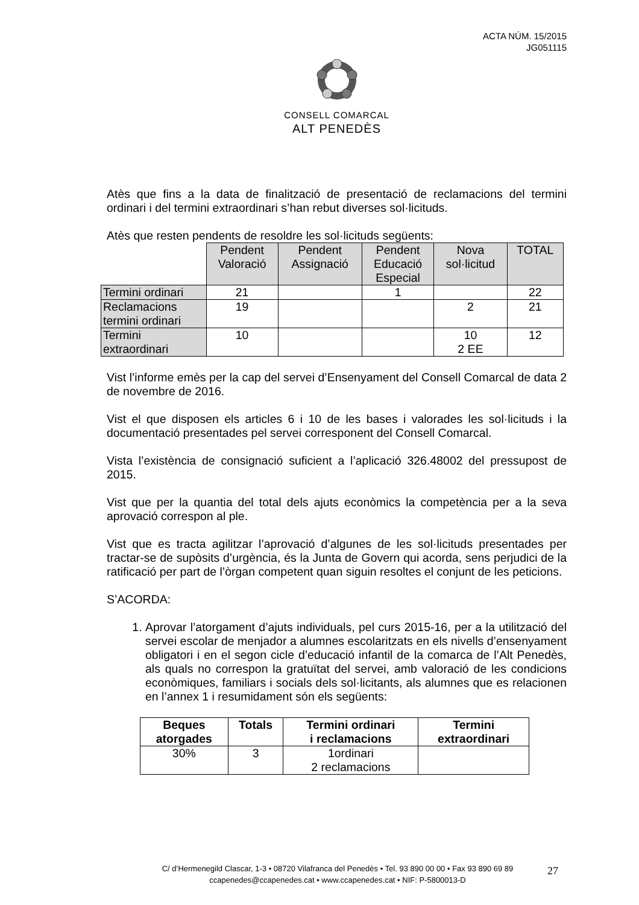ACTA NÚM. 15/2015
JG051115
CONSELL COMARCAL
ALT PENEDÈS
Atès que fins a la data de finalització de presentació de reclamacions del termini ordinari i del termini extraordinari s’han rebut diverses sol·licituds.
Atès que resten pendents de resoldre les sol·licituds següents:
| | Pendent Valoració | Pendent Assignació | Pendent Educació Especial | Nova sol·licitud | TOTAL |
| Termini ordinari | 21 | | 1 | | 22 |
| Reclamacions termini ordinari | 19 | | | 2 | 21 |
| Termini extraordinari | 10 | | | 10 2 EE | 12 |
Vist l’informe emès per la cap del servei d’Ensenyament del Consell Comarcal de data 2 de novembre de 2016.
Vist el que disposen els articles 6 i 10 de les bases i valorades les sol·licituds i la documentació presentades pel servei corresponent del Consell Comarcal.
Vista l’existència de consignació suficient a l’aplicació 326.48002 del pressupost de 2015.
Vist que per la quantia del total dels ajuts econòmics la competència per a la seva aprovació correspon al ple.
Vist que es tracta agilitzar l’aprovació d’algunes de les sol·licituds presentades per tractar-se de supòsits d’urgència, és la Junta de Govern qui acorda, sens perjudici de la ratificació per part de l’òrgan competent quan siguin resoltes el conjunt de les peticions.
S’ACORDA:
1. Aprovar l’atorgament d’ajuts individuals, pel curs 2015-16, per a la utilització del servei escolar de menjador a alumnes escolaritzats en els nivells d’ensenyament obligatori i en el segon cicle d’educació infantil de la comarca de l’Alt Penedès, als quals no correspon la gratuïtat del servei, amb valoració de les condicions econòmiques, familiars i socials dels sol·licitants, als alumnes que es relacionen en l’annex 1 i resumidament són els següents:
| Beques atorgades | Totals | Termini ordinari i reclamacions | Termini extraordinari |
| --- | --- | --- | --- |
| 30% | 3 | 1ordinari 2 reclamacions | |
C/ d’Hermenegild Clascar, 1-3 • 08720 Vilafranca del Penedès • Tel. 93 890 00 00 • Fax 93 890 69 89
ccapenedes@ccapenedes.cat • www.ccapenedes.cat • NIF: P-5800013-D
27